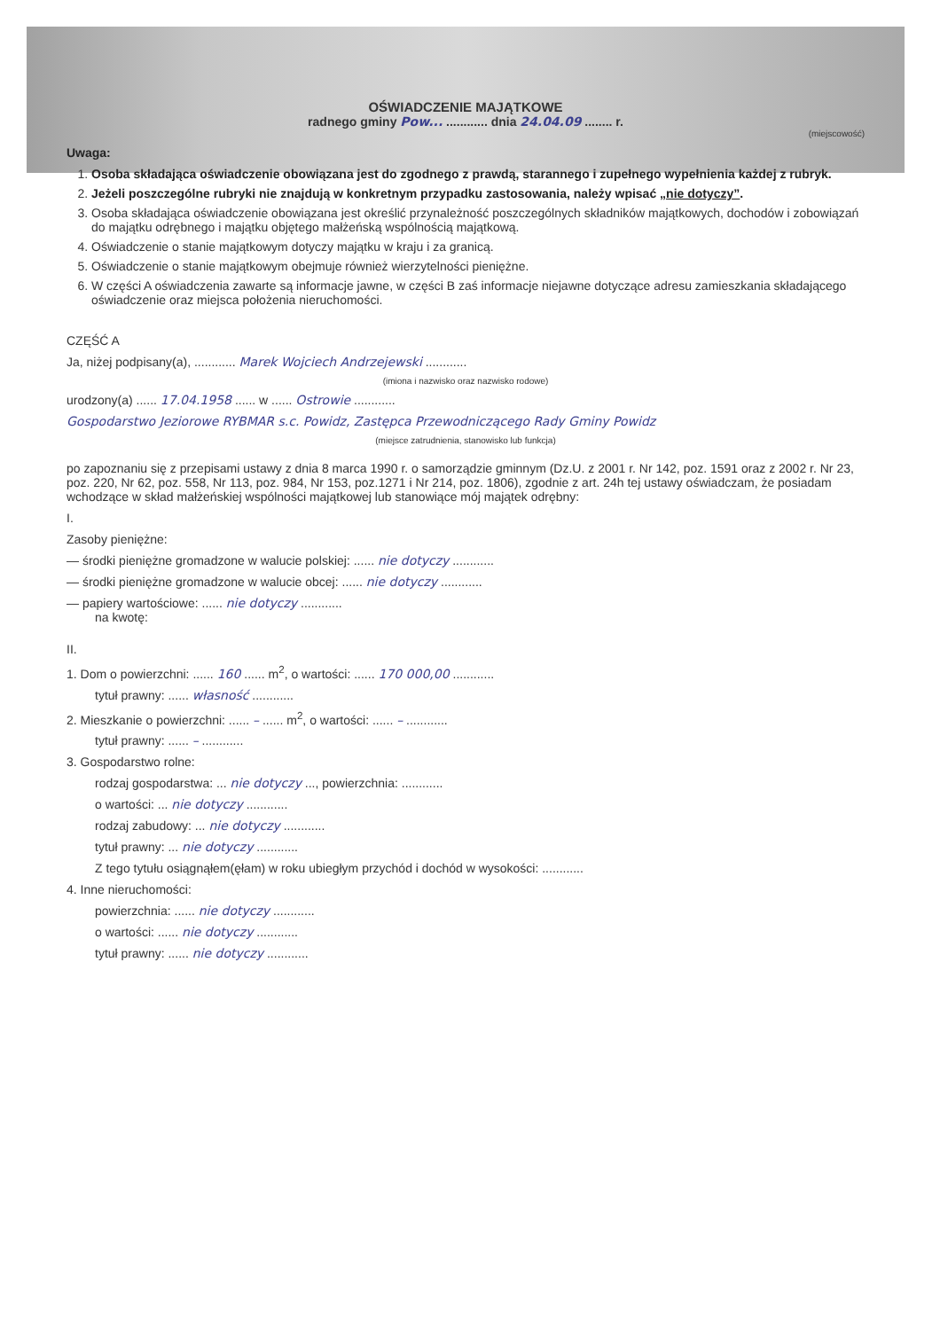OŚWIADCZENIE MAJĄTKOWE
radnego gminy Pow... ............ dnia 24.04.09 ........ r.
(miejscowość)
Uwaga:
1. Osoba składająca oświadczenie obowiązana jest do zgodnego z prawdą, starannego i zupełnego wypełnienia każdej z rubryk.
2. Jeżeli poszczególne rubryki nie znajdują w konkretnym przypadku zastosowania, należy wpisać „nie dotyczy”.
3. Osoba składająca oświadczenie obowiązana jest określić przynależność poszczególnych składników majątkowych, dochodów i zobowiązań do majątku odrębnego i majątku objętego małżeńską wspólnością majątkową.
4. Oświadczenie o stanie majątkowym dotyczy majątku w kraju i za granicą.
5. Oświadczenie o stanie majątkowym obejmuje również wierzytelności pieniężne.
6. W części A oświadczenia zawarte są informacje jawne, w części B zaś informacje niejawne dotyczące adresu zamieszkania składającego oświadczenie oraz miejsca położenia nieruchomości.
CZĘŚĆ A
Ja, niżej podpisany(a), ............ Marek Wojciech Andrzejewski ............
(imiona i nazwisko oraz nazwisko rodowe)
urodzony(a) ...... 17.04.1958 ...... w ...... Ostrowie ............
Gospodarstwo Jeziorowe RYBMAR s.c. Powidz, Zastępca Przewodniczącego Rady Gminy Powidz
(miejsce zatrudnienia, stanowisko lub funkcja)
po zapoznaniu się z przepisami ustawy z dnia 8 marca 1990 r. o samorządzie gminnym (Dz.U. z 2001 r. Nr 142, poz. 1591 oraz z 2002 r. Nr 23, poz. 220, Nr 62, poz. 558, Nr 113, poz. 984, Nr 153, poz.1271 i Nr 214, poz. 1806), zgodnie z art. 24h tej ustawy oświadczam, że posiadam wchodzące w skład małżeńskiej wspólności majątkowej lub stanowiące mój majątek odrębny:
I.
Zasoby pieniężne:
— środki pieniężne gromadzone w walucie polskiej: ...... nie dotyczy ............
— środki pieniężne gromadzone w walucie obcej: ...... nie dotyczy ............
— papiery wartościowe: ...... nie dotyczy ............
na kwotę:
II.
1. Dom o powierzchni: ...... 160 ...... m<sup>2</sup>, o wartości: ...... 170 000,00 ............
tytuł prawny: ...... własność ............
2. Mieszkanie o powierzchni: ...... – ...... m<sup>2</sup>, o wartości: ...... – ............
tytuł prawny: ...... – ............
3. Gospodarstwo rolne:
rodzaj gospodarstwa: ... nie dotyczy ..., powierzchnia: ............
o wartości: ... nie dotyczy ............
rodzaj zabudowy: ... nie dotyczy ............
tytuł prawny: ... nie dotyczy ............
Z tego tytułu osiągnąłem(ęłam) w roku ubiegłym przychód i dochód w wysokości: ............
4. Inne nieruchomości:
powierzchnia: ...... nie dotyczy ............
o wartości: ...... nie dotyczy ............
tytuł prawny: ...... nie dotyczy ............